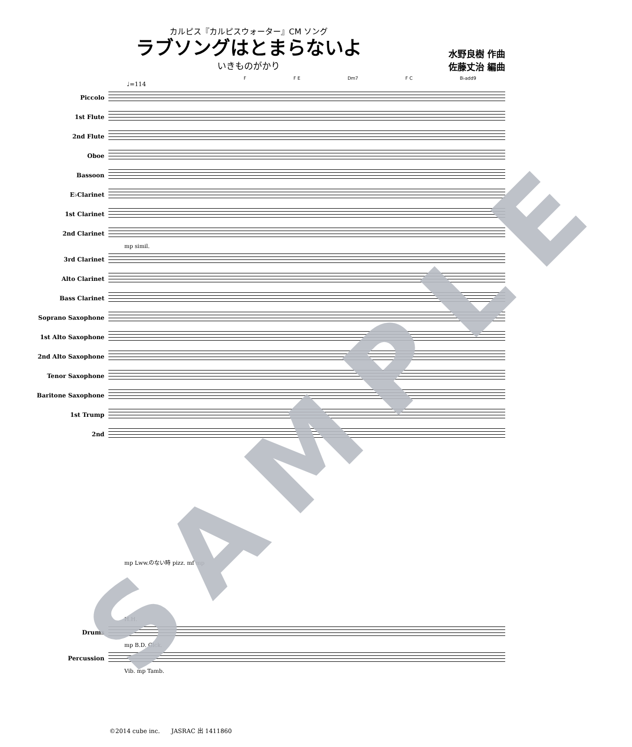カルピス『カルピスウォーター』CM ソング
ラブソングはとまらないよ
いきものがかり
水野良樹 作曲
佐藤丈治 編曲
F F E Dm7 F C B♭add9
♩=114
Piccolo
1st Flute
2nd Flute
Oboe
Bassoon
E♭Clarinet
1st Clarinet
2nd Clarinet
mp simil.
3rd Clarinet
Alto Clarinet
Bass Clarinet
Soprano Saxophone
1st Alto Saxophone
2nd Alto Saxophone
Tenor Saxophone
Baritone Saxophone
1st Trump
2nd
mp Lww.のない時 pizz. mf mp
H.H.
Drums
mp B.D. Glck.
Percussion
Vib. mp Tamb.
©2014 cube inc. JASRAC 出 1411860
SAMPLE